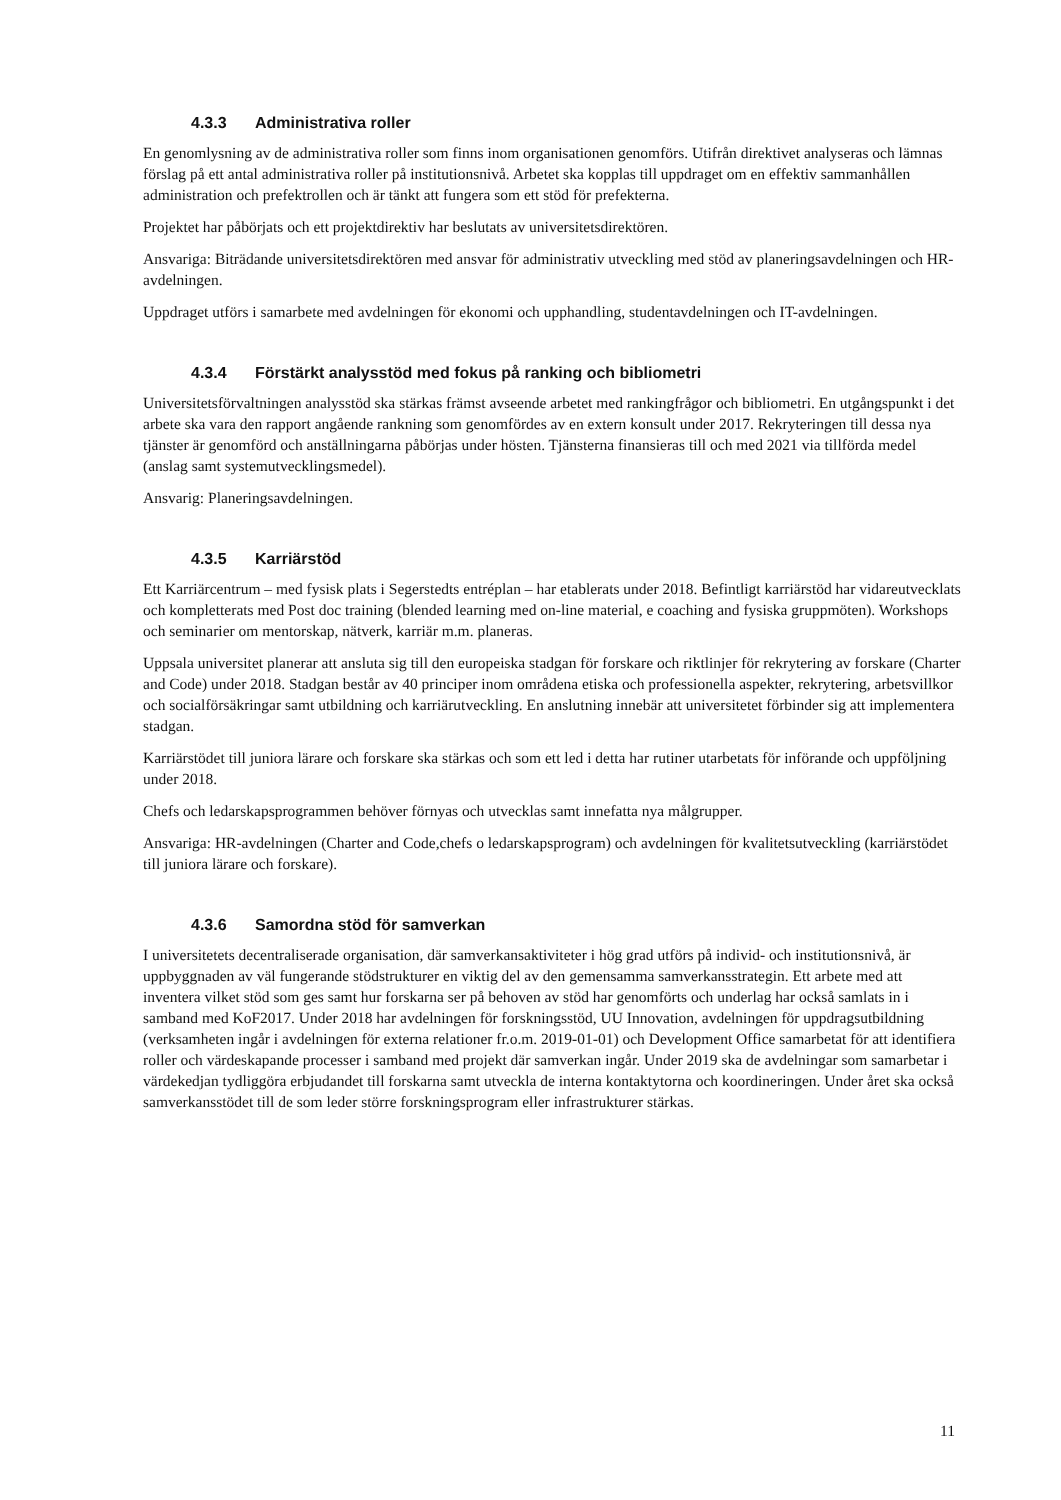4.3.3 Administrativa roller
En genomlysning av de administrativa roller som finns inom organisationen genomförs. Utifrån direktivet analyseras och lämnas förslag på ett antal administrativa roller på institutionsnivå. Arbetet ska kopplas till uppdraget om en effektiv sammanhållen administration och prefektrollen och är tänkt att fungera som ett stöd för prefekterna.
Projektet har påbörjats och ett projektdirektiv har beslutats av universitetsdirektören.
Ansvariga: Biträdande universitetsdirektören med ansvar för administrativ utveckling med stöd av planeringsavdelningen och HR-avdelningen.
Uppdraget utförs i samarbete med avdelningen för ekonomi och upphandling, studentavdelningen och IT-avdelningen.
4.3.4 Förstärkt analysstöd med fokus på ranking och bibliometri
Universitetsförvaltningen analysstöd ska stärkas främst avseende arbetet med rankingfrågor och bibliometri. En utgångspunkt i det arbete ska vara den rapport angående rankning som genomfördes av en extern konsult under 2017. Rekryteringen till dessa nya tjänster är genomförd och anställningarna påbörjas under hösten. Tjänsterna finansieras till och med 2021 via tillförda medel (anslag samt systemutvecklingsmedel).
Ansvarig: Planeringsavdelningen.
4.3.5 Karriärstöd
Ett Karriärcentrum – med fysisk plats i Segerstedts entréplan – har etablerats under 2018. Befintligt karriärstöd har vidareutvecklats och kompletterats med Post doc training (blended learning med on-line material, e coaching and fysiska gruppmöten). Workshops och seminarier om mentorskap, nätverk, karriär m.m. planeras.
Uppsala universitet planerar att ansluta sig till den europeiska stadgan för forskare och riktlinjer för rekrytering av forskare (Charter and Code) under 2018. Stadgan består av 40 principer inom områdena etiska och professionella aspekter, rekrytering, arbetsvillkor och socialförsäkringar samt utbildning och karriärutveckling. En anslutning innebär att universitetet förbinder sig att implementera stadgan.
Karriärstödet till juniora lärare och forskare ska stärkas och som ett led i detta har rutiner utarbetats för införande och uppföljning under 2018.
Chefs och ledarskapsprogrammen behöver förnyas och utvecklas samt innefatta nya målgrupper.
Ansvariga: HR-avdelningen (Charter and Code,chefs o ledarskapsprogram) och avdelningen för kvalitetsutveckling (karriärstödet till juniora lärare och forskare).
4.3.6 Samordna stöd för samverkan
I universitetets decentraliserade organisation, där samverkansaktiviteter i hög grad utförs på individ- och institutionsnivå, är uppbyggnaden av väl fungerande stödstrukturer en viktig del av den gemensamma samverkansstrategin. Ett arbete med att inventera vilket stöd som ges samt hur forskarna ser på behoven av stöd har genomförts och underlag har också samlats in i samband med KoF2017. Under 2018 har avdelningen för forskningsstöd, UU Innovation, avdelningen för uppdragsutbildning (verksamheten ingår i avdelningen för externa relationer fr.o.m. 2019-01-01) och Development Office samarbetat för att identifiera roller och värdeskapande processer i samband med projekt där samverkan ingår. Under 2019 ska de avdelningar som samarbetar i värdekedjan tydliggöra erbjudandet till forskarna samt utveckla de interna kontaktytorna och koordineringen. Under året ska också samverkansstödet till de som leder större forskningsprogram eller infrastrukturer stärkas.
11